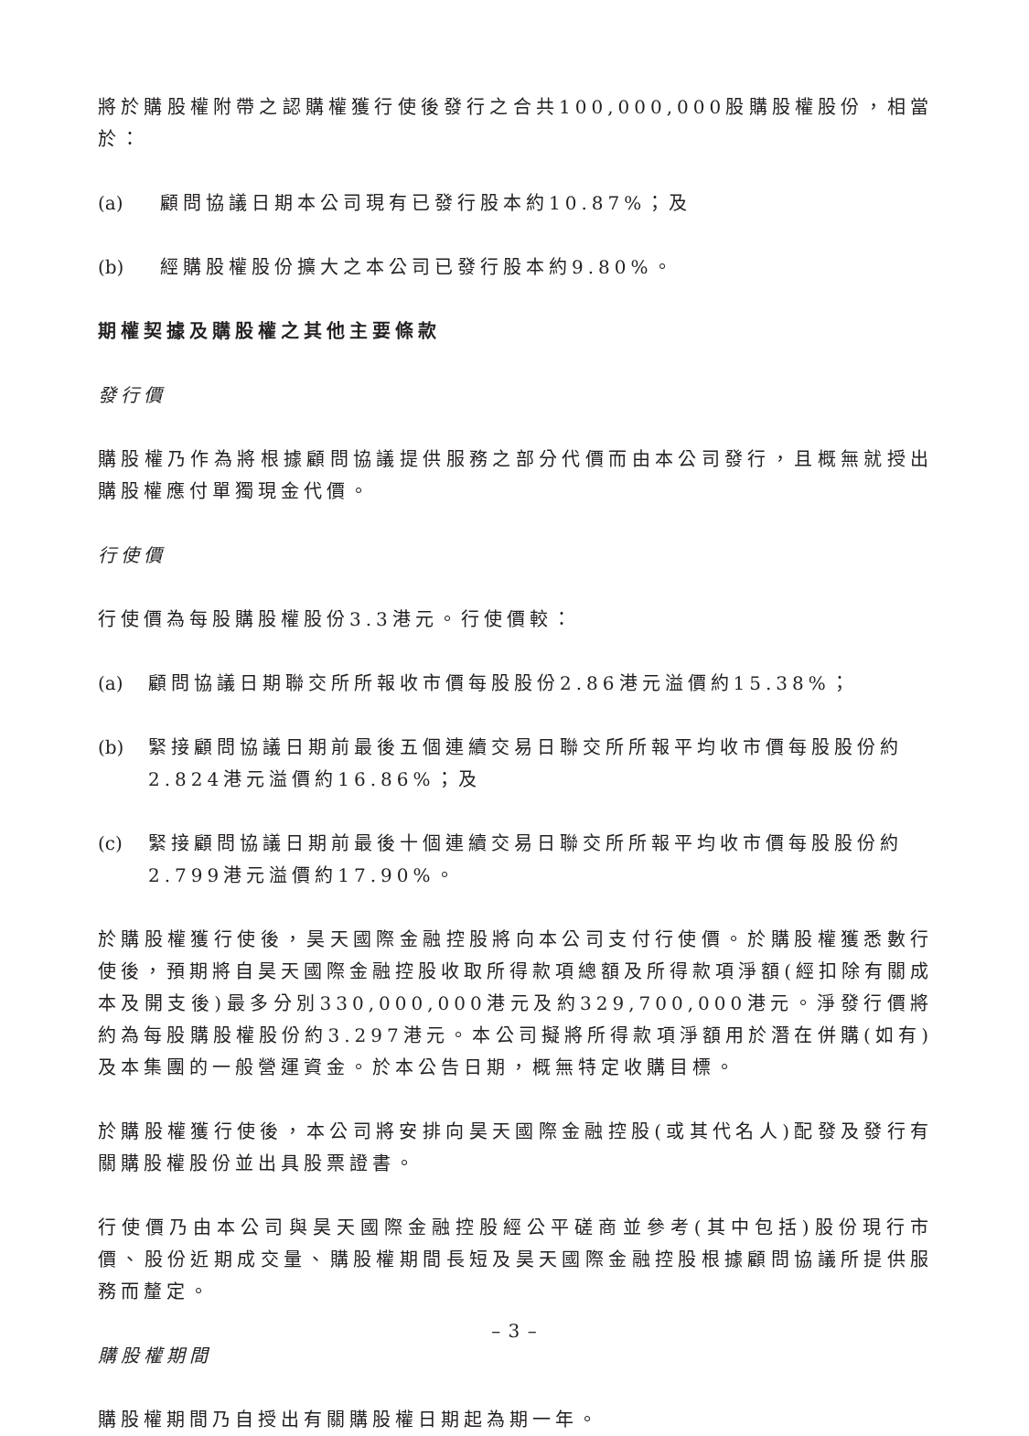將於購股權附帶之認購權獲行使後發行之合共100,000,000股購股權股份，相當於：
(a) 顧問協議日期本公司現有已發行股本約10.87%；及
(b) 經購股權股份擴大之本公司已發行股本約9.80%。
期權契據及購股權之其他主要條款
發行價
購股權乃作為將根據顧問協議提供服務之部分代價而由本公司發行，且概無就授出購股權應付單獨現金代價。
行使價
行使價為每股購股權股份3.3港元。行使價較：
(a) 顧問協議日期聯交所所報收市價每股股份2.86港元溢價約15.38%；
(b) 緊接顧問協議日期前最後五個連續交易日聯交所所報平均收市價每股股份約2.824港元溢價約16.86%；及
(c) 緊接顧問協議日期前最後十個連續交易日聯交所所報平均收市價每股股份約2.799港元溢價約17.90%。
於購股權獲行使後，昊天國際金融控股將向本公司支付行使價。於購股權獲悉數行使後，預期將自昊天國際金融控股收取所得款項總額及所得款項淨額(經扣除有關成本及開支後)最多分別330,000,000港元及約329,700,000港元。淨發行價將約為每股購股權股份約3.297港元。本公司擬將所得款項淨額用於潛在併購(如有)及本集團的一般營運資金。於本公告日期，概無特定收購目標。
於購股權獲行使後，本公司將安排向昊天國際金融控股(或其代名人)配發及發行有關購股權股份並出具股票證書。
行使價乃由本公司與昊天國際金融控股經公平磋商並參考(其中包括)股份現行市價、股份近期成交量、購股權期間長短及昊天國際金融控股根據顧問協議所提供服務而釐定。
購股權期間
購股權期間乃自授出有關購股權日期起為期一年。
– 3 –